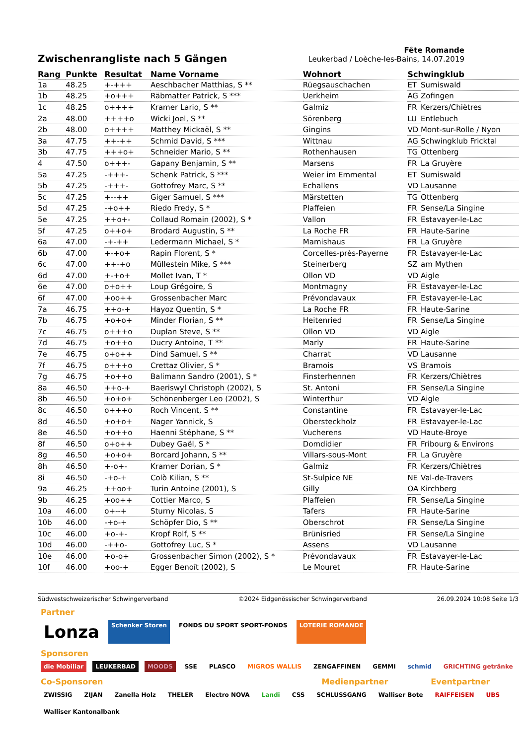Zwischenrangliste nach 5 Gängen
Fête Romande
Leukerbad / Loèche-les-Bains, 14.07.2019
| Rang | Punkte | Resultat | Name Vorname | Wohnort | Schwingklub | |
| --- | --- | --- | --- | --- | --- | --- |
| 1a | 48.25 | +-+++ | Aeschbacher Matthias, S ** | Rüegsauschachen | ET | Sumiswald |
| 1b | 48.25 | +o+++ | Räbmatter Patrick, S *** | Uerkheim | AG | Zofingen |
| 1c | 48.25 | o++++ | Kramer Lario, S ** | Galmiz | FR | Kerzers/Chiètres |
| 2a | 48.00 | ++++o | Wicki Joel, S ** | Sörenberg | LU | Entlebuch |
| 2b | 48.00 | o++++ | Matthey Mickaël, S ** | Gingins | VD | Mont-sur-Rolle / Nyon |
| 3a | 47.75 | ++-++ | Schmid David, S *** | Wittnau | AG | Schwingklub Fricktal |
| 3b | 47.75 | +++o+ | Schneider Mario, S ** | Rothenhausen | TG | Ottenberg |
| 4 | 47.50 | o+++- | Gapany Benjamin, S ** | Marsens | FR | La Gruyère |
| 5a | 47.25 | -+++- | Schenk Patrick, S *** | Weier im Emmental | ET | Sumiswald |
| 5b | 47.25 | -+++- | Gottofrey Marc, S ** | Echallens | VD | Lausanne |
| 5c | 47.25 | +--++ | Giger Samuel, S *** | Märstetten | TG | Ottenberg |
| 5d | 47.25 | -+o++ | Riedo Fredy, S * | Plaffeien | FR | Sense/La Singine |
| 5e | 47.25 | ++o+- | Collaud Romain (2002), S * | Vallon | FR | Estavayer-le-Lac |
| 5f | 47.25 | o++o+ | Brodard Augustin, S ** | La Roche FR | FR | Haute-Sarine |
| 6a | 47.00 | -+-++ | Ledermann Michael, S * | Mamishaus | FR | La Gruyère |
| 6b | 47.00 | +-+o+ | Rapin Florent, S * | Corcelles-près-Payerne | FR | Estavayer-le-Lac |
| 6c | 47.00 | ++-+o | Müllestein Mike, S *** | Steinerberg | SZ | am Mythen |
| 6d | 47.00 | +-+o+ | Mollet Ivan, T * | Ollon VD | VD | Aigle |
| 6e | 47.00 | o+o++ | Loup Grégoire, S | Montmagny | FR | Estavayer-le-Lac |
| 6f | 47.00 | +oo++ | Grossenbacher Marc | Prévondavaux | FR | Estavayer-le-Lac |
| 7a | 46.75 | ++o-+ | Hayoz Quentin, S * | La Roche FR | FR | Haute-Sarine |
| 7b | 46.75 | +o+o+ | Minder Florian, S ** | Heitenried | FR | Sense/La Singine |
| 7c | 46.75 | o+++o | Duplan Steve, S ** | Ollon VD | VD | Aigle |
| 7d | 46.75 | +o++o | Ducry Antoine, T ** | Marly | FR | Haute-Sarine |
| 7e | 46.75 | o+o++ | Dind Samuel, S ** | Charrat | VD | Lausanne |
| 7f | 46.75 | o+++o | Crettaz Olivier, S * | Bramois | VS | Bramois |
| 7g | 46.75 | +o++o | Balimann Sandro (2001), S * | Finsterhennen | FR | Kerzers/Chiètres |
| 8a | 46.50 | ++o-+ | Baeriswyl Christoph (2002), S | St. Antoni | FR | Sense/La Singine |
| 8b | 46.50 | +o+o+ | Schönenberger Leo (2002), S | Winterthur | VD | Aigle |
| 8c | 46.50 | o+++o | Roch Vincent, S ** | Constantine | FR | Estavayer-le-Lac |
| 8d | 46.50 | +o+o+ | Nager Yannick, S | Obersteckholz | FR | Estavayer-le-Lac |
| 8e | 46.50 | +o++o | Haenni Stéphane, S ** | Vucherens | VD | Haute-Broye |
| 8f | 46.50 | o+o++ | Dubey Gaël, S * | Domdidier | FR | Fribourg & Environs |
| 8g | 46.50 | +o+o+ | Borcard Johann, S ** | Villars-sous-Mont | FR | La Gruyère |
| 8h | 46.50 | +-o+- | Kramer Dorian, S * | Galmiz | FR | Kerzers/Chiètres |
| 8i | 46.50 | -+o-+ | Colò Kilian, S ** | St-Sulpice NE | NE | Val-de-Travers |
| 9a | 46.25 | ++oo+ | Turin Antoine (2001), S | Gilly | OA | Kirchberg |
| 9b | 46.25 | +oo++ | Cottier Marco, S | Plaffeien | FR | Sense/La Singine |
| 10a | 46.00 | o+--+ | Sturny Nicolas, S | Tafers | FR | Haute-Sarine |
| 10b | 46.00 | -+o-+ | Schöpfer Dio, S ** | Oberschrot | FR | Sense/La Singine |
| 10c | 46.00 | +o-+- | Kropf Rolf, S ** | Brünisried | FR | Sense/La Singine |
| 10d | 46.00 | -++o- | Gottofrey Luc, S * | Assens | VD | Lausanne |
| 10e | 46.00 | +o-o+ | Grossenbacher Simon (2002), S * | Prévondavaux | FR | Estavayer-le-Lac |
| 10f | 46.00 | +oo-+ | Egger Benoît (2002), S | Le Mouret | FR | Haute-Sarine |
Südwestschweizerischer Schwingerverband ©2024 Eidgenössischer Schwingerverband 26.09.2024 10:08 Seite 1/3
Partner
Lonza Schenker Storen FONDS DU SPORT SPORT-FONDS LOTERIE ROMANDE
Sponsoren
die Mobiliar LEUKERBAD MOODS SSE PLASCO MIGROS WALLIS ZENGAFFINEN GEMMI schmid GRICHTING getränke
Co-Sponsoren Medienpartner Eventpartner
ZWISSIG ZIJAN Zanella Holz THELER Electro NOVA Landi CSS SCHLUSSGANG Walliser Bote RAIFFEISEN UBS Walliser Kantonalbank